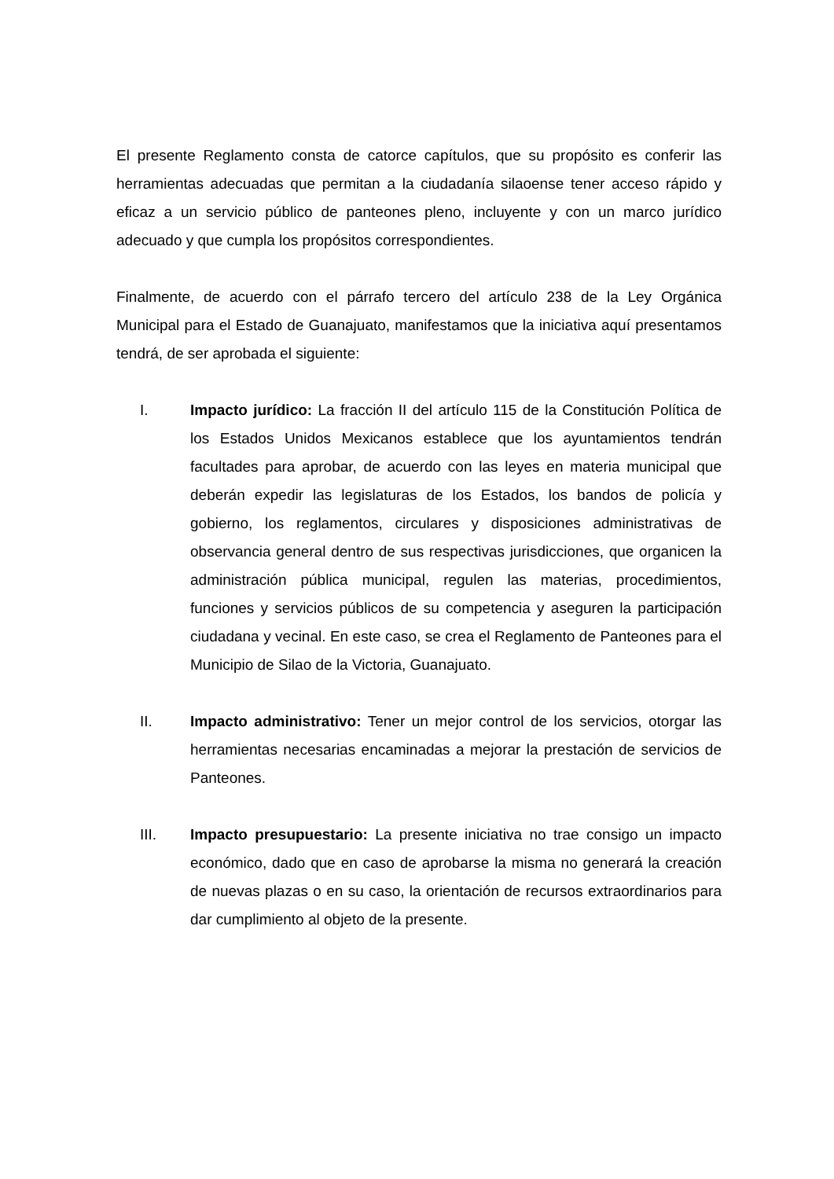El presente Reglamento consta de catorce capítulos, que su propósito es conferir las herramientas adecuadas que permitan a la ciudadanía silaoense tener acceso rápido y eficaz a un servicio público de panteones pleno, incluyente y con un marco jurídico adecuado y que cumpla los propósitos correspondientes.
Finalmente, de acuerdo con el párrafo tercero del artículo 238 de la Ley Orgánica Municipal para el Estado de Guanajuato, manifestamos que la iniciativa aquí presentamos tendrá, de ser aprobada el siguiente:
I. Impacto jurídico: La fracción II del artículo 115 de la Constitución Política de los Estados Unidos Mexicanos establece que los ayuntamientos tendrán facultades para aprobar, de acuerdo con las leyes en materia municipal que deberán expedir las legislaturas de los Estados, los bandos de policía y gobierno, los reglamentos, circulares y disposiciones administrativas de observancia general dentro de sus respectivas jurisdicciones, que organicen la administración pública municipal, regulen las materias, procedimientos, funciones y servicios públicos de su competencia y aseguren la participación ciudadana y vecinal. En este caso, se crea el Reglamento de Panteones para el Municipio de Silao de la Victoria, Guanajuato.
II. Impacto administrativo: Tener un mejor control de los servicios, otorgar las herramientas necesarias encaminadas a mejorar la prestación de servicios de Panteones.
III. Impacto presupuestario: La presente iniciativa no trae consigo un impacto económico, dado que en caso de aprobarse la misma no generará la creación de nuevas plazas o en su caso, la orientación de recursos extraordinarios para dar cumplimiento al objeto de la presente.